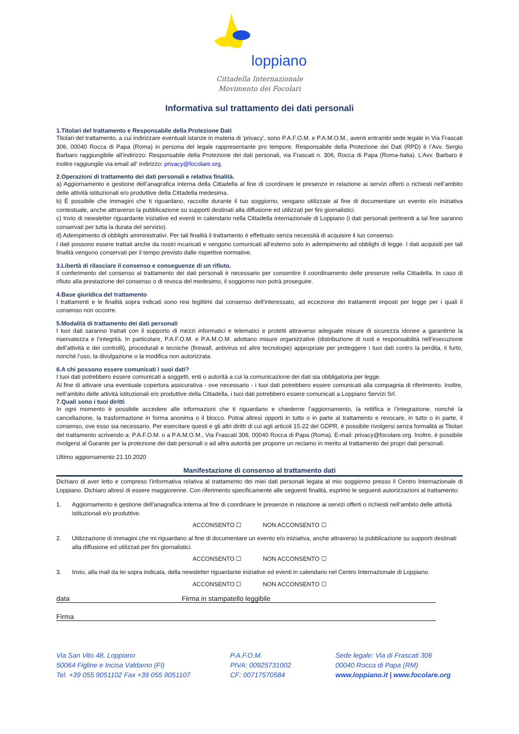loppiano
Cittadella Internazionale
Movimento dei Focolari
Informativa sul trattamento dei dati personali
1.Titolari del trattamento e Responsabile della Protezione Dati
Titolari del trattamento, a cui indirizzare eventuali istanze in materia di ‘privacy’, sono P.A.F.O.M. e P.A.M.O.M., aventi entrambi sede legale in Via Frascati 306, 00040 Rocca di Papa (Roma) in persona del legale rappresentante pro tempore. Responsabile della Protezione dei Dati (RPD) è l’Avv. Sergio Barbaro raggiungibile all’indirizzo: Responsabile della Protezione dei dati personali, via Frascati n. 306, Rocca di Papa (Roma-Italia). L’Avv. Barbaro è inoltre raggiungile via email all' indirizzo: privacy@focolare.org.
2.Operazioni di trattamento dei dati personali e relativa finalità.
a) Aggiornamento e gestione dell’anagrafica interna della Cittadella al fine di coordinare le presenze in relazione ai servizi offerti o richiesti nell’ambito delle attività istituzionali e/o produttive della Cittadella medesima.
b) È possibile che immagini che ti riguardano, raccolte durante il tuo soggiorno, vengano utilizzate al fine di documentare un evento e/o iniziativa contestuale, anche attraverso la pubblicazione su supporti destinati alla diffusione ed utilizzati per fini giornalistici.
c) Invio di newsletter riguardante iniziative ed eventi in calendario nella Cittadella internazionale di Loppiano (i dati personali pertinenti a tal fine saranno conservati per tutta la durata del servizio).
d) Adempimento di obblighi amministrativi. Per tali finalità il trattamento è effettuato senza necessità di acquisire il tuo consenso.
I dati possono essere trattati anche da nostri incaricati e vengono comunicati all’esterno solo in adempimento ad obblighi di legge. I dati acquisiti per tali finalità vengono conservati per il tempo previsto dalle rispettive normative.
3.Libertà di rilasciare il consenso e conseguenze di un rifiuto.
Il conferimento del consenso al trattamento dei dati personali è necessario per consentire il coordinamento delle presenze nella Cittadella. In caso di rifiuto alla prestazione del consenso o di revoca del medesimo, il soggiorno non potrà proseguire.
4.Base giuridica del trattamento
I trattamenti e le finalità sopra indicati sono resi legittimi dal consenso dell’interessato, ad eccezione dei trattamenti imposti per legge per i quali il consenso non occorre.
5.Modalità di trattamento dei dati personali
I tuoi dati saranno trattati con il supporto di mezzi informatici e telematici e protetti attraverso adeguate misure di sicurezza idonee a garantirne la riservatezza e l’integrità. In particolare, P.A.F.O.M. e P.A.M.O.M. adottano misure organizzative (distribuzione di ruoli e responsabilità nell’esecuzione dell’attività e dei controlli), procedurali e tecniche (firewall, antivirus ed altre tecnologie) appropriate per proteggere i tuoi dati contro la perdita, il furto, nonché l’uso, la divulgazione o la modifica non autorizzata.
6.A chi possono essere comunicati i suoi dati?
I tuoi dati potrebbero essere comunicati a soggetti, enti o autorità a cui la comunicazione dei dati sia obbligatoria per legge.
Al fine di attivare una eventuale copertura assicurativa - ove necessario - i tuoi dati potrebbero essere comunicati alla compagnia di riferimento. Inoltre, nell’ambito delle attività istituzionali e/o produttive della Cittadella, i tuoi dati potrebbero essere comunicati a Loppiano Servizi Srl.
7.Quali sono i tuoi diritti
In ogni momento è possibile accedere alle informazioni che ti riguardano e chiederne l’aggiornamento, la rettifica e l’integrazione, nonché la cancellazione, la trasformazione in forma anonima o il blocco. Potrai altresì opporti in tutto o in parte al trattamento e revocare, in tutto o in parte, il consenso, ove esso sia necessario. Per esercitare questi e gli altri diritti di cui agli articoli 15-22 del GDPR, è possibile rivolgersi senza formalità ai Titolari del trattamento scrivendo a: P.A.F.O.M. o a P.A.M.O.M., Via Frascati 306, 00040 Rocca di Papa (Roma). E-mail: privacy@focolare.org. Inoltre, è possibile rivolgersi al Garante per la protezione dei dati personali o ad altra autorità per proporre un reclamo in merito al trattamento dei propri dati personali.
Ultimo aggiornamento 21.10.2020
Manifestazione di consenso al trattamento dati
Dichiaro di aver letto e compreso l’informativa relativa al trattamento dei miei dati personali legata al mio soggiorno presso il Centro Internazionale di Loppiano. Dichiaro altresì di essere maggiorenne. Con riferimento specificamente alle seguenti finalità, esprimo le seguenti autorizzazioni al trattamento:
1. Aggiornamento e gestione dell’anagrafica interna al fine di coordinare le presenze in relazione ai servizi offerti o richiesti nell’ambito delle attività istituzionali e/o produttive.
ACCONSENTO ☐ NON ACCONSENTO ☐
2. Utilizzazione di immagini che mi riguardano al fine di documentare un evento e/o iniziativa, anche attraverso la pubblicazione su supporti destinati alla diffusione ed utilizzati per fini giornalistici.
ACCONSENTO ☐ NON ACCONSENTO ☐
3. Invio, alla mail da lei sopra indicata, della newsletter riguardante iniziative ed eventi in calendario nel Centro Internazionale di Loppiano.
ACCONSENTO ☐ NON ACCONSENTO ☐
data Firma in stampatello leggibile
Firma
Via San Vito 48, Loppiano
50064 Figline e Incisa Valdarno (FI)
Tel. +39 055 9051102 Fax +39 055 9051107
P.A.F.O.M.
PIVA: 00925731002
CF: 00717570584
Sede legale: Via di Frascati 306
00040 Rocca di Papa (RM)
www.loppiano.it | www.focolare.org